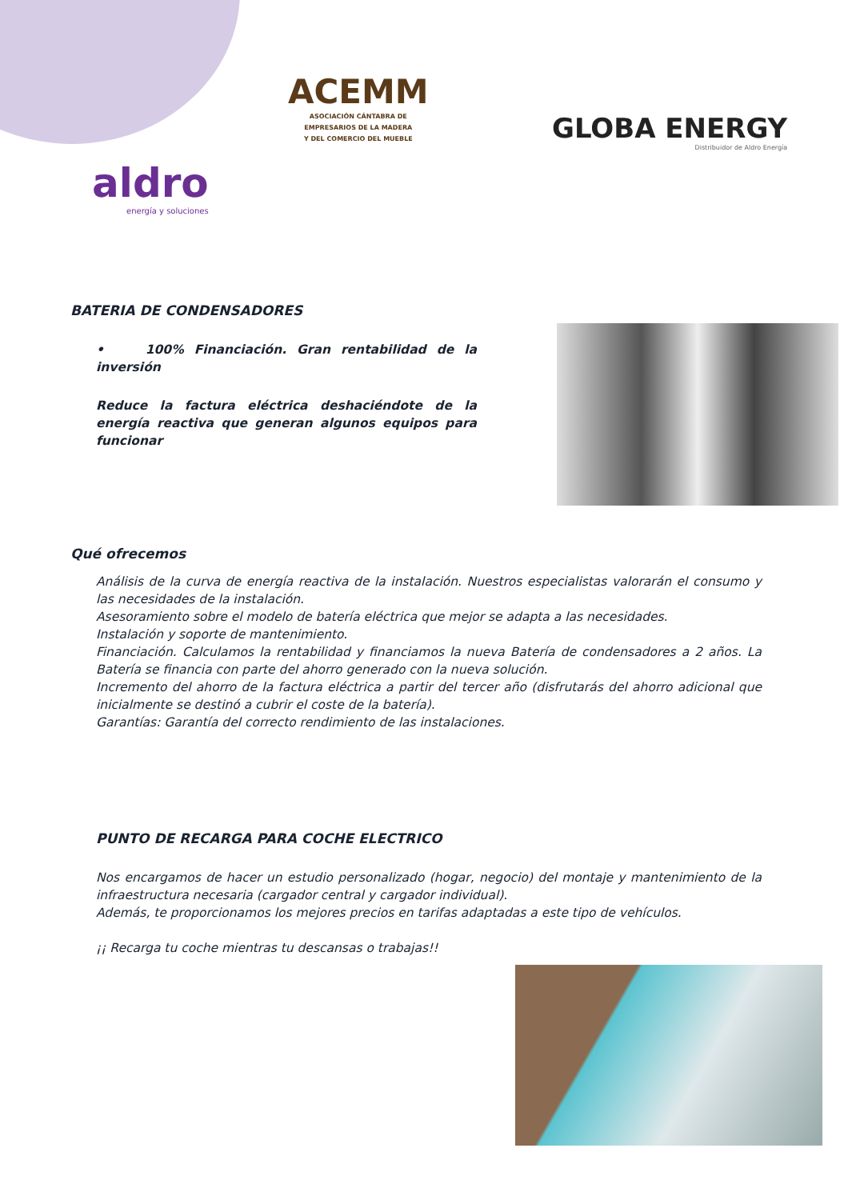ACEMM
ASOCIACIÓN CÁNTABRA DE
EMPRESARIOS DE LA MADERA
Y DEL COMERCIO DEL MUEBLE
GLOBA ENERGY
Distribuidor de Aldro Energía
aldro
energía y soluciones
BATERIA DE CONDENSADORES
• 100% Financiación. Gran rentabilidad de la inversión
Reduce la factura eléctrica deshaciéndote de la energía reactiva que generan algunos equipos para funcionar
Qué ofrecemos
Análisis de la curva de energía reactiva de la instalación. Nuestros especialistas valorarán el consumo y las necesidades de la instalación.
Asesoramiento sobre el modelo de batería eléctrica que mejor se adapta a las necesidades.
Instalación y soporte de mantenimiento.
Financiación. Calculamos la rentabilidad y financiamos la nueva Batería de condensadores a 2 años. La Batería se financia con parte del ahorro generado con la nueva solución.
Incremento del ahorro de la factura eléctrica a partir del tercer año (disfrutarás del ahorro adicional que inicialmente se destinó a cubrir el coste de la batería).
Garantías: Garantía del correcto rendimiento de las instalaciones.
PUNTO DE RECARGA PARA COCHE ELECTRICO
Nos encargamos de hacer un estudio personalizado (hogar, negocio) del montaje y mantenimiento de la infraestructura necesaria (cargador central y cargador individual).
Además, te proporcionamos los mejores precios en tarifas adaptadas a este tipo de vehículos.
¡¡ Recarga tu coche mientras tu descansas o trabajas!!